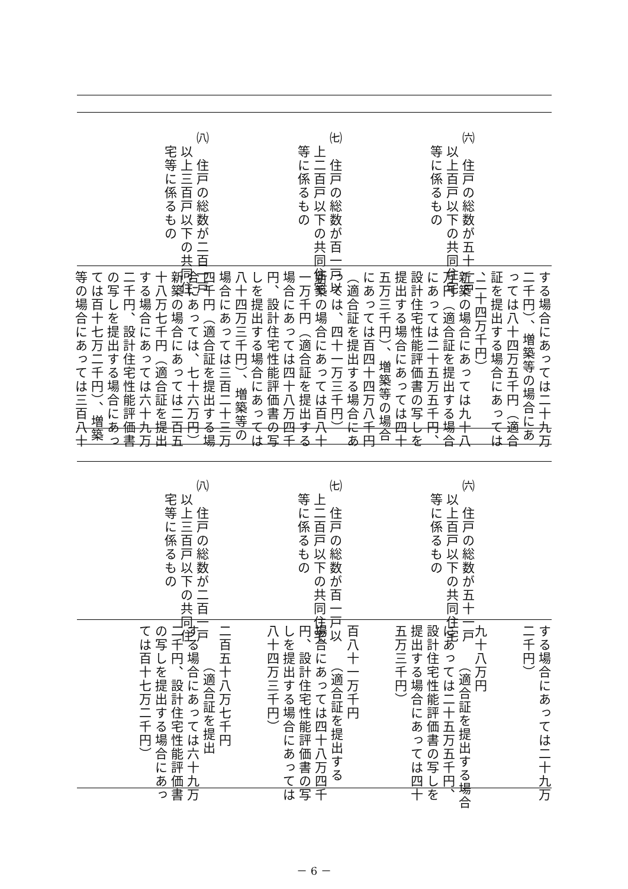㈥　住戸の総数が五十一戸
　以上百戸以下の共同住宅
　等に係るもの
㈦　住戸の総数が百一戸以
　上二百戸以下の共同住宅
　等に係るもの
㈧　住戸の総数が二百一戸
　以上三百戸以下の共同住
　宅等に係るもの
する場合にあっては二十九万
二千円）、増築等の場合にあ
っては八十四万五千円（適合
証を提出する場合にあっては
、二十四万千円）
新築の場合にあっては九十八
万円（適合証を提出する場合
にあっては二十五万五千円、
設計住宅性能評価書の写しを
提出する場合にあっては四十
五万三千円）、増築等の場合
にあっては百四十四万八千円
（適合証を提出する場合にあ
っては、四十一万三千円）
新築の場合にあっては百八十
一万千円（適合証を提出する
場合にあっては四十八万四千
円、設計住宅性能評価書の写
しを提出する場合にあっては
八十四万三千円）、増築等の
場合にあっては三百二十三万
四千円（適合証を提出する場
合にあっては、七十六万円）
新築の場合にあっては二百五
十八万七千円（適合証を提出
する場合にあっては六十九万
二千円、設計住宅性能評価書
の写しを提出する場合にあっ
ては百十七万二千円）、増築
等の場合にあっては三百八十
㈥　住戸の総数が五十一戸
　以上百戸以下の共同住宅
　等に係るもの
㈦　住戸の総数が百一戸以
　上二百戸以下の共同住宅
　等に係るもの
㈧　住戸の総数が二百一戸
　以上三百戸以下の共同住
　宅等に係るもの
する場合にあっては二十九万
二千円）
　
　
九十八万円
　　　（適合証を提出する場合
にあっては二十五万五千円、
設計住宅性能評価書の写しを
提出する場合にあっては四十
五万三千円）
　
　
百八十一万千円
　　　（適合証を提出する
場合にあっては四十八万四千
円、設計住宅性能評価書の写
しを提出する場合にあっては
八十四万三千円）
　
　
二百五十八万七千円
　　　（適合証を提出
する場合にあっては六十九万
二千円、設計住宅性能評価書
の写しを提出する場合にあっ
ては百十七万二千円）
　
－ 6 －